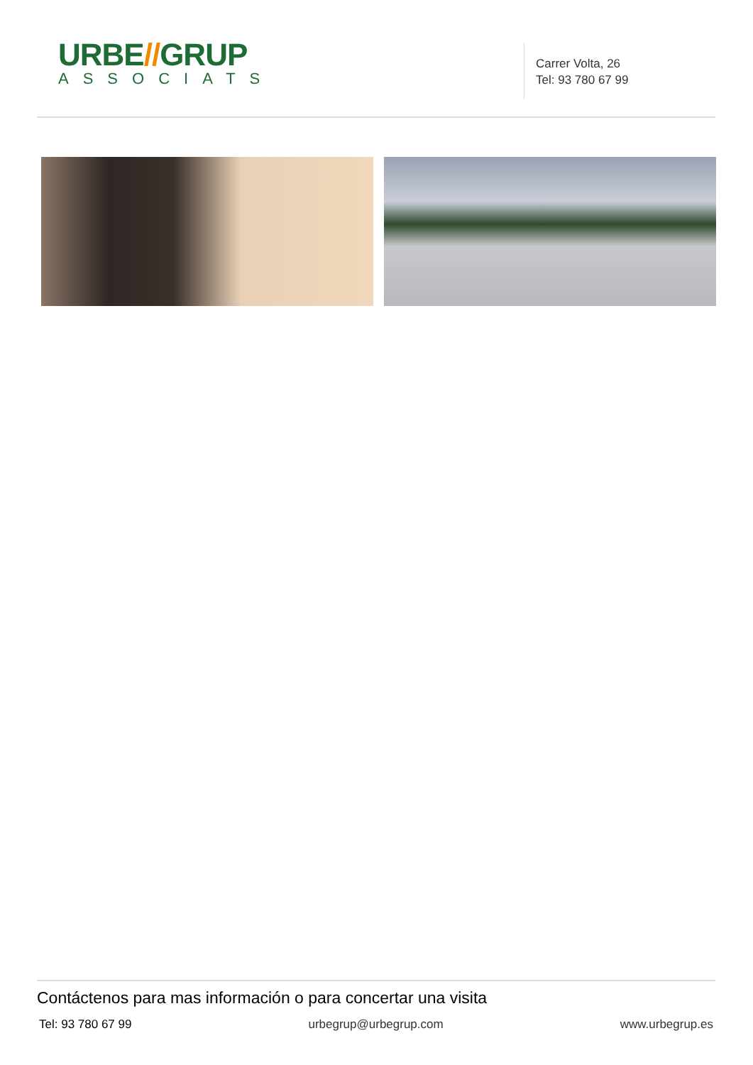URBE//GRUP
ASSOCIATS
Carrer Volta, 26
Tel: 93 780 67 99
Contáctenos para mas información o para concertar una visita
Tel: 93 780 67 99 urbegrup@urbegrup.com www.urbegrup.es